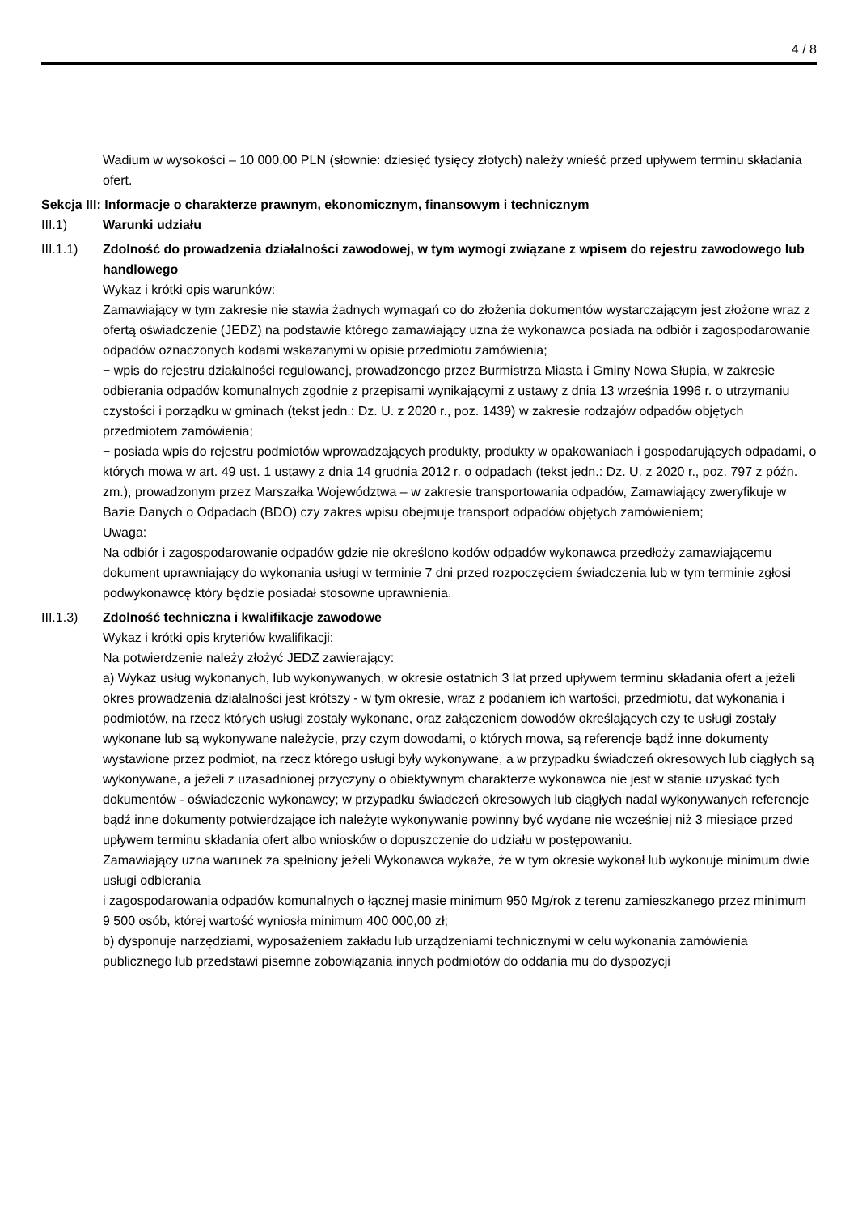4 / 8
Wadium w wysokości – 10 000,00 PLN (słownie: dziesięć tysięcy złotych) należy wnieść przed upływem terminu składania ofert.
Sekcja III: Informacje o charakterze prawnym, ekonomicznym, finansowym i technicznym
III.1) Warunki udziału
III.1.1)
Zdolność do prowadzenia działalności zawodowej, w tym wymogi związane z wpisem do rejestru zawodowego lub handlowego
Wykaz i krótki opis warunków:
Zamawiający w tym zakresie nie stawia żadnych wymagań co do złożenia dokumentów wystarczającym jest złożone wraz z ofertą oświadczenie (JEDZ) na podstawie którego zamawiający uzna że wykonawca posiada na odbiór i zagospodarowanie odpadów oznaczonych kodami wskazanymi w opisie przedmiotu zamówienia;
− wpis do rejestru działalności regulowanej, prowadzonego przez Burmistrza Miasta i Gminy Nowa Słupia, w zakresie odbierania odpadów komunalnych zgodnie z przepisami wynikającymi z ustawy z dnia 13 września 1996 r. o utrzymaniu czystości i porządku w gminach (tekst jedn.: Dz. U. z 2020 r., poz. 1439) w zakresie rodzajów odpadów objętych przedmiotem zamówienia;
− posiada wpis do rejestru podmiotów wprowadzających produkty, produkty w opakowaniach i gospodarujących odpadami, o których mowa w art. 49 ust. 1 ustawy z dnia 14 grudnia 2012 r. o odpadach (tekst jedn.: Dz. U. z 2020 r., poz. 797 z późn. zm.), prowadzonym przez Marszałka Województwa – w zakresie transportowania odpadów, Zamawiający zweryfikuje w Bazie Danych o Odpadach (BDO) czy zakres wpisu obejmuje transport odpadów objętych zamówieniem;
Uwaga:
Na odbiór i zagospodarowanie odpadów gdzie nie określono kodów odpadów wykonawca przedłoży zamawiającemu dokument uprawniający do wykonania usługi w terminie 7 dni przed rozpoczęciem świadczenia lub w tym terminie zgłosi podwykonawcę który będzie posiadał stosowne uprawnienia.
III.1.3)
Zdolność techniczna i kwalifikacje zawodowe
Wykaz i krótki opis kryteriów kwalifikacji:
Na potwierdzenie należy złożyć JEDZ zawierający:
a) Wykaz usług wykonanych, lub wykonywanych, w okresie ostatnich 3 lat przed upływem terminu składania ofert a jeżeli okres prowadzenia działalności jest krótszy - w tym okresie, wraz z podaniem ich wartości, przedmiotu, dat wykonania i podmiotów, na rzecz których usługi zostały wykonane, oraz załączeniem dowodów określających czy te usługi zostały wykonane lub są wykonywane należycie, przy czym dowodami, o których mowa, są referencje bądź inne dokumenty wystawione przez podmiot, na rzecz którego usługi były wykonywane, a w przypadku świadczeń okresowych lub ciągłych są wykonywane, a jeżeli z uzasadnionej przyczyny o obiektywnym charakterze wykonawca nie jest w stanie uzyskać tych dokumentów - oświadczenie wykonawcy; w przypadku świadczeń okresowych lub ciągłych nadal wykonywanych referencje bądź inne dokumenty potwierdzające ich należyte wykonywanie powinny być wydane nie wcześniej niż 3 miesiące przed upływem terminu składania ofert albo wniosków o dopuszczenie do udziału w postępowaniu.
Zamawiający uzna warunek za spełniony jeżeli Wykonawca wykaże, że w tym okresie wykonał lub wykonuje minimum dwie usługi odbierania
i zagospodarowania odpadów komunalnych o łącznej masie minimum 950 Mg/rok z terenu zamieszkanego przez minimum 9 500 osób, której wartość wyniosła minimum 400 000,00 zł;
b) dysponuje narzędziami, wyposażeniem zakładu lub urządzeniami technicznymi w celu wykonania zamówienia publicznego lub przedstawi pisemne zobowiązania innych podmiotów do oddania mu do dyspozycji